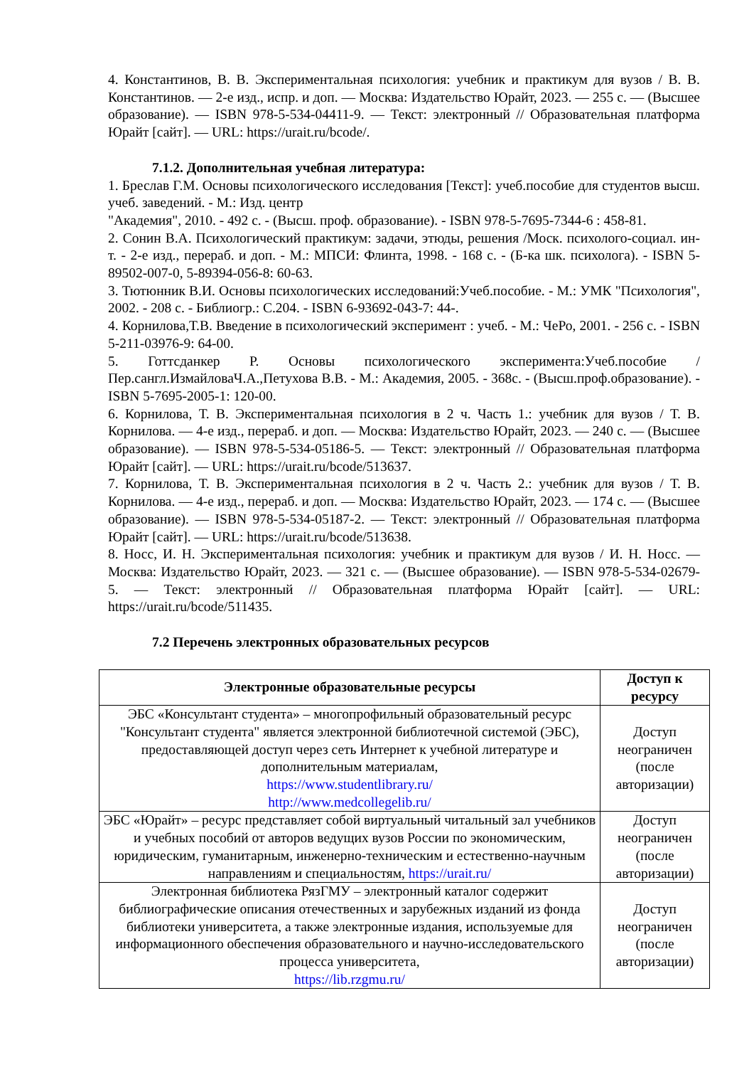4. Константинов, В. В. Экспериментальная психология: учебник и практикум для вузов / В. В. Константинов. — 2-е изд., испр. и доп. — Москва: Издательство Юрайт, 2023. — 255 с. — (Высшее образование). — ISBN 978-5-534-04411-9. — Текст: электронный // Образовательная платформа Юрайт [сайт]. — URL: https://urait.ru/bcode/.
7.1.2. Дополнительная учебная литература:
1. Бреслав Г.М. Основы психологического исследования [Текст]: учеб.пособие для студентов высш. учеб. заведений. - М.: Изд. центр
"Академия", 2010. - 492 с. - (Высш. проф. образование). - ISBN 978-5-7695-7344-6 : 458-81.
2. Сонин В.А. Психологический практикум: задачи, этюды, решения /Моск. психолого-социал. ин-т. - 2-е изд., перераб. и доп. - М.: МПСИ: Флинта, 1998. - 168 с. - (Б-ка шк. психолога). - ISBN 5-89502-007-0, 5-89394-056-8: 60-63.
3. Тютюнник В.И. Основы психологических исследований:Учеб.пособие. - М.: УМК "Психология", 2002. - 208 с. - Библиогр.: С.204. - ISBN 6-93692-043-7: 44-.
4. Корнилова,Т.В. Введение в психологический эксперимент : учеб. - М.: ЧеРо, 2001. - 256 с. - ISBN 5-211-03976-9: 64-00.
5. Готтсданкер Р. Основы психологического эксперимента:Учеб.пособие / Пер.сангл.ИзмайловаЧ.А.,Петухова В.В. - М.: Академия, 2005. - 368с. - (Высш.проф.образование). - ISBN 5-7695-2005-1: 120-00.
6. Корнилова, Т. В. Экспериментальная психология в 2 ч. Часть 1.: учебник для вузов / Т. В. Корнилова. — 4-е изд., перераб. и доп. — Москва: Издательство Юрайт, 2023. — 240 с. — (Высшее образование). — ISBN 978-5-534-05186-5. — Текст: электронный // Образовательная платформа Юрайт [сайт]. — URL: https://urait.ru/bcode/513637.
7. Корнилова, Т. В. Экспериментальная психология в 2 ч. Часть 2.: учебник для вузов / Т. В. Корнилова. — 4-е изд., перераб. и доп. — Москва: Издательство Юрайт, 2023. — 174 с. — (Высшее образование). — ISBN 978-5-534-05187-2. — Текст: электронный // Образовательная платформа Юрайт [сайт]. — URL: https://urait.ru/bcode/513638.
8. Носс, И. Н. Экспериментальная психология: учебник и практикум для вузов / И. Н. Носс. — Москва: Издательство Юрайт, 2023. — 321 с. — (Высшее образование). — ISBN 978-5-534-02679-5. — Текст: электронный // Образовательная платформа Юрайт [сайт]. — URL: https://urait.ru/bcode/511435.
7.2 Перечень электронных образовательных ресурсов
| Электронные образовательные ресурсы | Доступ к ресурсу |
| --- | --- |
| ЭБС «Консультант студента» – многопрофильный образовательный ресурс "Консультант студента" является электронной библиотечной системой (ЭБС), предоставляющей доступ через сеть Интернет к учебной литературе и дополнительным материалам, https://www.studentlibrary.ru/ http://www.medcollegelib.ru/ | Доступ неограничен (после авторизации) |
| ЭБС «Юрайт» – ресурс представляет собой виртуальный читальный зал учебников и учебных пособий от авторов ведущих вузов России по экономическим, юридическим, гуманитарным, инженерно-техническим и естественно-научным направлениям и специальностям, https://urait.ru/ | Доступ неограничен (после авторизации) |
| Электронная библиотека РязГМУ – электронный каталог содержит библиографические описания отечественных и зарубежных изданий из фонда библиотеки университета, а также электронные издания, используемые для информационного обеспечения образовательного и научно-исследовательского процесса университета, https://lib.rzgmu.ru/ | Доступ неограничен (после авторизации) |